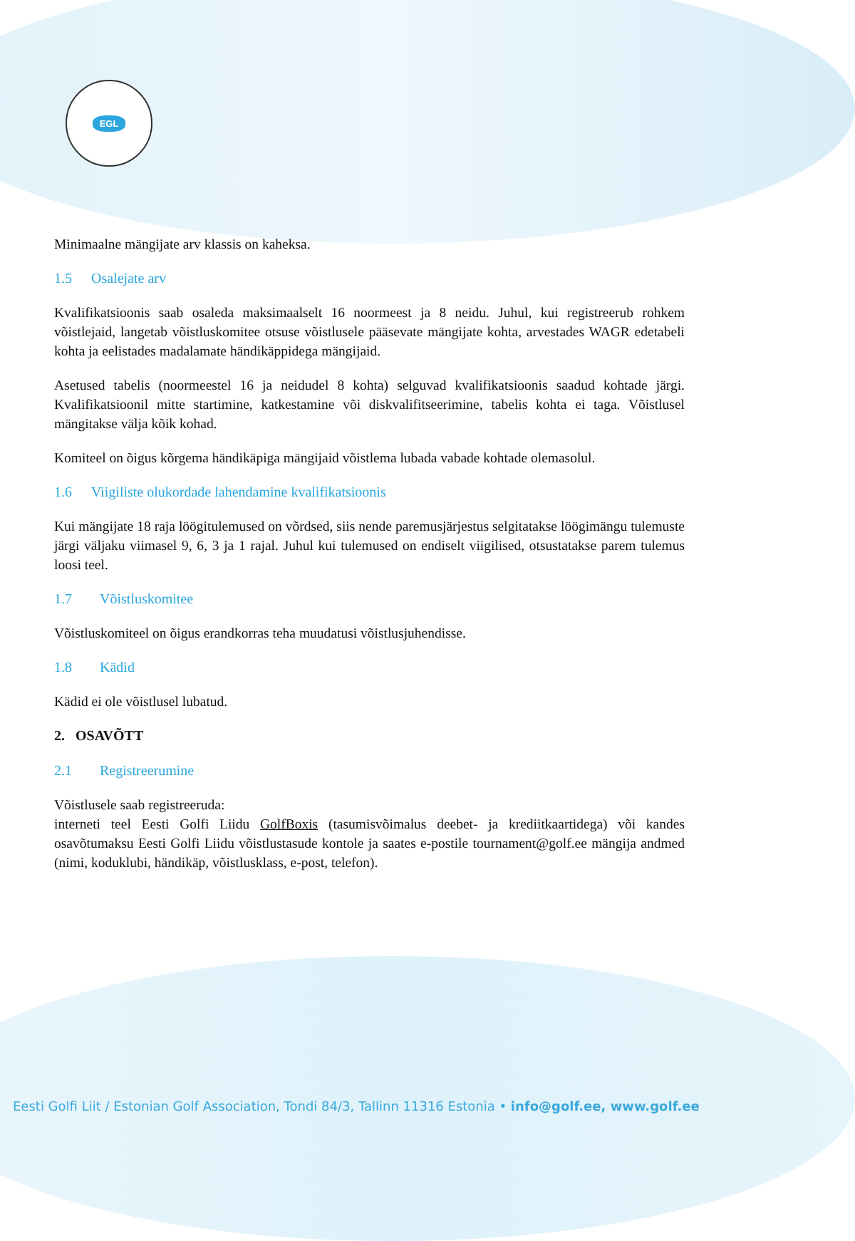EGL
Minimaalne mängijate arv klassis on kaheksa.
1.5 Osalejate arv
Kvalifikatsioonis saab osaleda maksimaalselt 16 noormeest ja 8 neidu. Juhul, kui registreerub rohkem võistlejaid, langetab võistluskomitee otsuse võistlusele pääsevate mängijate kohta, arvestades WAGR edetabeli kohta ja eelistades madalamate händikäppidega mängijaid.
Asetused tabelis (noormeestel 16 ja neidudel 8 kohta) selguvad kvalifikatsioonis saadud kohtade järgi. Kvalifikatsioonil mitte startimine, katkestamine või diskvalifitseerimine, tabelis kohta ei taga. Võistlusel mängitakse välja kõik kohad.
Komiteel on õigus kõrgema händikäpiga mängijaid võistlema lubada vabade kohtade olemasolul.
1.6 Viigiliste olukordade lahendamine kvalifikatsioonis
Kui mängijate 18 raja löögitulemused on võrdsed, siis nende paremusjärjestus selgitatakse löögimängu tulemuste järgi väljaku viimasel 9, 6, 3 ja 1 rajal. Juhul kui tulemused on endiselt viigilised, otsustatakse parem tulemus loosi teel.
1.7 Võistluskomitee
Võistluskomiteel on õigus erandkorras teha muudatusi võistlusjuhendisse.
1.8 Kädid
Kädid ei ole võistlusel lubatud.
2. OSAVÕTT
2.1 Registreerumine
Võistlusele saab registreeruda:
interneti teel Eesti Golfi Liidu GolfBoxis (tasumisvõimalus deebet- ja krediitkaartidega) või kandes osavõtumaksu Eesti Golfi Liidu võistlustasude kontole ja saates e-postile tournament@golf.ee mängija andmed (nimi, koduklubi, händikäp, võistlusklass, e-post, telefon).
Eesti Golfi Liit / Estonian Golf Association, Tondi 84/3, Tallinn 11316 Estonia • info@golf.ee, www.golf.ee